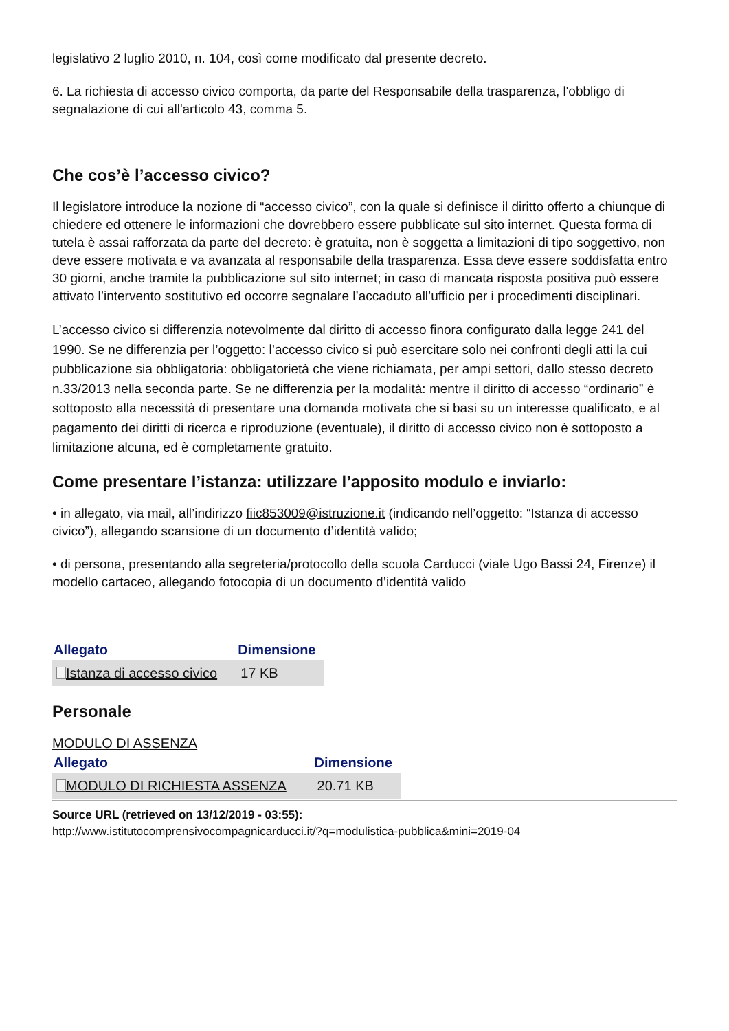legislativo 2 luglio 2010, n. 104, così come modificato dal presente decreto.
6. La richiesta di accesso civico comporta, da parte del Responsabile della trasparenza, l'obbligo di segnalazione di cui all'articolo 43, comma 5.
Che cos’è l’accesso civico?
Il legislatore introduce la nozione di “accesso civico”, con la quale si definisce il diritto offerto a chiunque di chiedere ed ottenere le informazioni che dovrebbero essere pubblicate sul sito internet. Questa forma di tutela è assai rafforzata da parte del decreto: è gratuita, non è soggetta a limitazioni di tipo soggettivo, non deve essere motivata e va avanzata al responsabile della trasparenza. Essa deve essere soddisfatta entro 30 giorni, anche tramite la pubblicazione sul sito internet; in caso di mancata risposta positiva può essere attivato l’intervento sostitutivo ed occorre segnalare l’accaduto all’ufficio per i procedimenti disciplinari.
L’accesso civico si differenzia notevolmente dal diritto di accesso finora configurato dalla legge 241 del 1990. Se ne differenzia per l’oggetto: l’accesso civico si può esercitare solo nei confronti degli atti la cui pubblicazione sia obbligatoria: obbligatorietà che viene richiamata, per ampi settori, dallo stesso decreto n.33/2013 nella seconda parte. Se ne differenzia per la modalità: mentre il diritto di accesso “ordinario” è sottoposto alla necessità di presentare una domanda motivata che si basi su un interesse qualificato, e al pagamento dei diritti di ricerca e riproduzione (eventuale), il diritto di accesso civico non è sottoposto a limitazione alcuna, ed è completamente gratuito.
Come presentare l’istanza: utilizzare l’apposito modulo e inviarlo:
• in allegato, via mail, all’indirizzo fiic853009@istruzione.it (indicando nell’oggetto: “Istanza di accesso civico”), allegando scansione di un documento d’identità valido;
• di persona, presentando alla segreteria/protocollo della scuola Carducci (viale Ugo Bassi 24, Firenze) il modello cartaceo, allegando fotocopia di un documento d’identità valido
| Allegato | Dimensione |
| --- | --- |
| Istanza di accesso civico | 17 KB |
Personale
MODULO DI ASSENZA
| Allegato | Dimensione |
| --- | --- |
| MODULO DI RICHIESTA ASSENZA | 20.71 KB |
Source URL (retrieved on 13/12/2019 - 03:55):
http://www.istitutocomprensivocompagnicarducci.it/?q=modulistica-pubblica&mini=2019-04